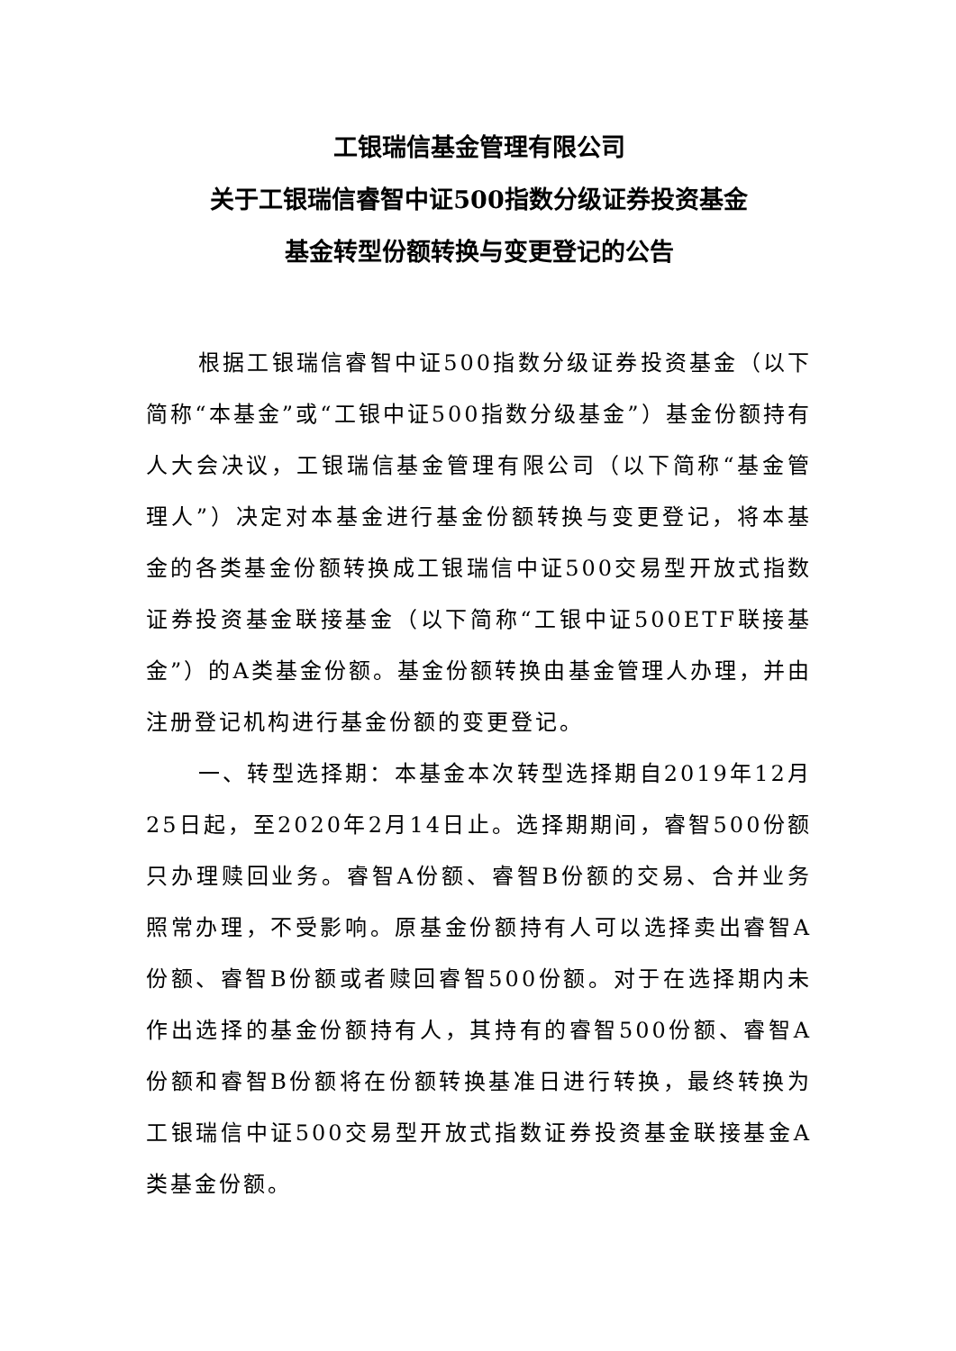工银瑞信基金管理有限公司
关于工银瑞信睿智中证500指数分级证券投资基金
基金转型份额转换与变更登记的公告
根据工银瑞信睿智中证500指数分级证券投资基金（以下简称“本基金”或“工银中证500指数分级基金”）基金份额持有人大会决议，工银瑞信基金管理有限公司（以下简称“基金管理人”）决定对本基金进行基金份额转换与变更登记，将本基金的各类基金份额转换成工银瑞信中证500交易型开放式指数证券投资基金联接基金（以下简称“工银中证500ETF联接基金”）的A类基金份额。基金份额转换由基金管理人办理，并由注册登记机构进行基金份额的变更登记。
一、转型选择期：本基金本次转型选择期自2019年12月25日起，至2020年2月14日止。选择期期间，睿智500份额只办理赎回业务。睿智A份额、睿智B份额的交易、合并业务照常办理，不受影响。原基金份额持有人可以选择卖出睿智A份额、睿智B份额或者赎回睿智500份额。对于在选择期内未作出选择的基金份额持有人，其持有的睿智500份额、睿智A份额和睿智B份额将在份额转换基准日进行转换，最终转换为工银瑞信中证500交易型开放式指数证券投资基金联接基金A类基金份额。